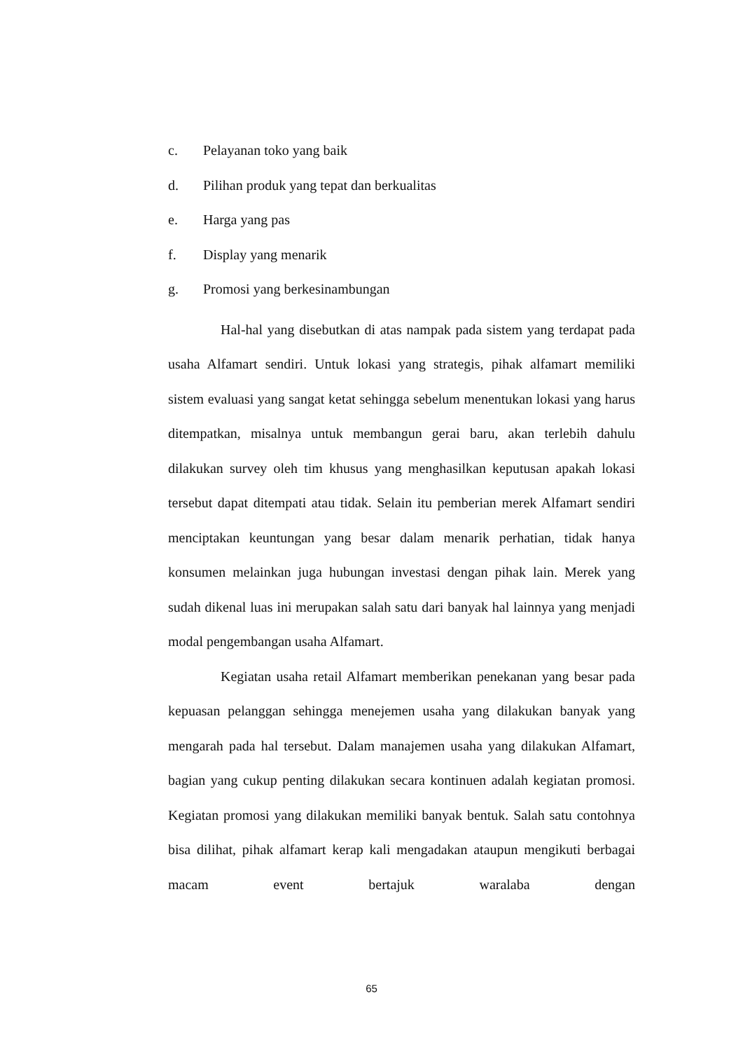c. Pelayanan toko yang baik
d. Pilihan produk yang tepat dan berkualitas
e. Harga yang pas
f. Display yang menarik
g. Promosi yang berkesinambungan
Hal-hal yang disebutkan di atas nampak pada sistem yang terdapat pada usaha Alfamart sendiri. Untuk lokasi yang strategis, pihak alfamart memiliki sistem evaluasi yang sangat ketat sehingga sebelum menentukan lokasi yang harus ditempatkan, misalnya untuk membangun gerai baru, akan terlebih dahulu dilakukan survey oleh tim khusus yang menghasilkan keputusan apakah lokasi tersebut dapat ditempati atau tidak. Selain itu pemberian merek Alfamart sendiri menciptakan keuntungan yang besar dalam menarik perhatian, tidak hanya konsumen melainkan juga hubungan investasi dengan pihak lain. Merek yang sudah dikenal luas ini merupakan salah satu dari banyak hal lainnya yang menjadi modal pengembangan usaha Alfamart.
Kegiatan usaha retail Alfamart memberikan penekanan yang besar pada kepuasan pelanggan sehingga menejemen usaha yang dilakukan banyak yang mengarah pada hal tersebut. Dalam manajemen usaha yang dilakukan Alfamart, bagian yang cukup penting dilakukan secara kontinuen adalah kegiatan promosi. Kegiatan promosi yang dilakukan memiliki banyak bentuk. Salah satu contohnya bisa dilihat, pihak alfamart kerap kali mengadakan ataupun mengikuti berbagai macam event bertajuk waralaba dengan
65